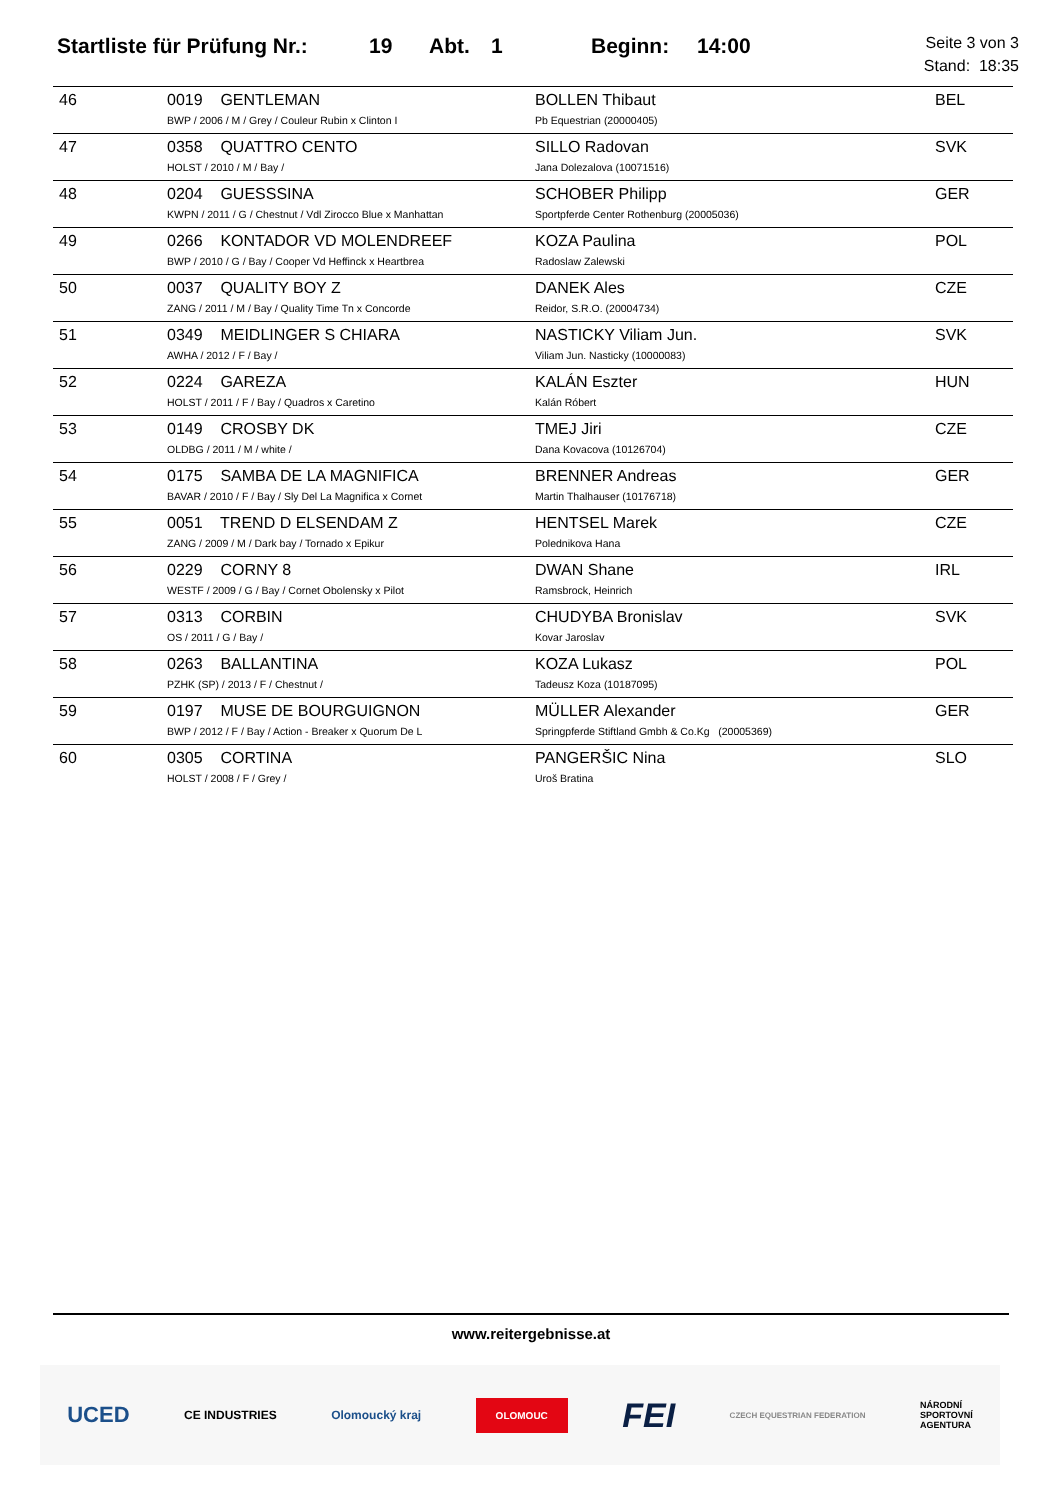Startliste für Prüfung Nr.: 19 Abt. 1 Beginn: 14:00
Seite 3 von 3
Stand: 18:35
| 46 | 0019 GENTLEMAN BWP / 2006 / M / Grey / Couleur Rubin x Clinton I | BOLLEN Thibaut Pb Equestrian (20000405) | BEL |
| 47 | 0358 QUATTRO CENTO HOLST / 2010 / M / Bay / | SILLO Radovan Jana Dolezalova (10071516) | SVK |
| 48 | 0204 GUESSSINA KWPN / 2011 / G / Chestnut / Vdl Zirocco Blue x Manhattan | SCHOBER Philipp Sportpferde Center Rothenburg (20005036) | GER |
| 49 | 0266 KONTADOR VD MOLENDREEF BWP / 2010 / G / Bay / Cooper Vd Heffinck x Heartbrea | KOZA Paulina Radoslaw Zalewski | POL |
| 50 | 0037 QUALITY BOY Z ZANG / 2011 / M / Bay / Quality Time Tn x Concorde | DANEK Ales Reidor, S.R.O. (20004734) | CZE |
| 51 | 0349 MEIDLINGER S CHIARA AWHA / 2012 / F / Bay / | NASTICKY Viliam Jun. Viliam Jun. Nasticky (10000083) | SVK |
| 52 | 0224 GAREZA HOLST / 2011 / F / Bay / Quadros x Caretino | KALÁN Eszter Kalán Róbert | HUN |
| 53 | 0149 CROSBY DK OLDBG / 2011 / M / white / | TMEJ Jiri Dana Kovacova (10126704) | CZE |
| 54 | 0175 SAMBA DE LA MAGNIFICA BAVAR / 2010 / F / Bay / Sly Del La Magnifica x Cornet | BRENNER Andreas Martin Thalhauser (10176718) | GER |
| 55 | 0051 TREND D ELSENDAM Z ZANG / 2009 / M / Dark bay / Tornado x Epikur | HENTSEL Marek Polednikova Hana | CZE |
| 56 | 0229 CORNY 8 WESTF / 2009 / G / Bay / Cornet Obolensky x Pilot | DWAN Shane Ramsbrock, Heinrich | IRL |
| 57 | 0313 CORBIN OS / 2011 / G / Bay / | CHUDYBA Bronislav Kovar Jaroslav | SVK |
| 58 | 0263 BALLANTINA PZHK (SP) / 2013 / F / Chestnut / | KOZA Lukasz Tadeusz Koza (10187095) | POL |
| 59 | 0197 MUSE DE BOURGUIGNON BWP / 2012 / F / Bay / Action - Breaker x Quorum De L | MÜLLER Alexander Springpferde Stiftland Gmbh & Co.Kg (20005369) | GER |
| 60 | 0305 CORTINA HOLST / 2008 / F / Grey / | PANGERŠIC Nina Uroš Bratina | SLO |
www.reitergebnisse.at
UCED CE INDUSTRIES Olomoucký kraj OLOMOUC FEI CZECH EQUESTRIAN FEDERATION NÁRODNÍ
SPORTOVNÍ
AGENTURA